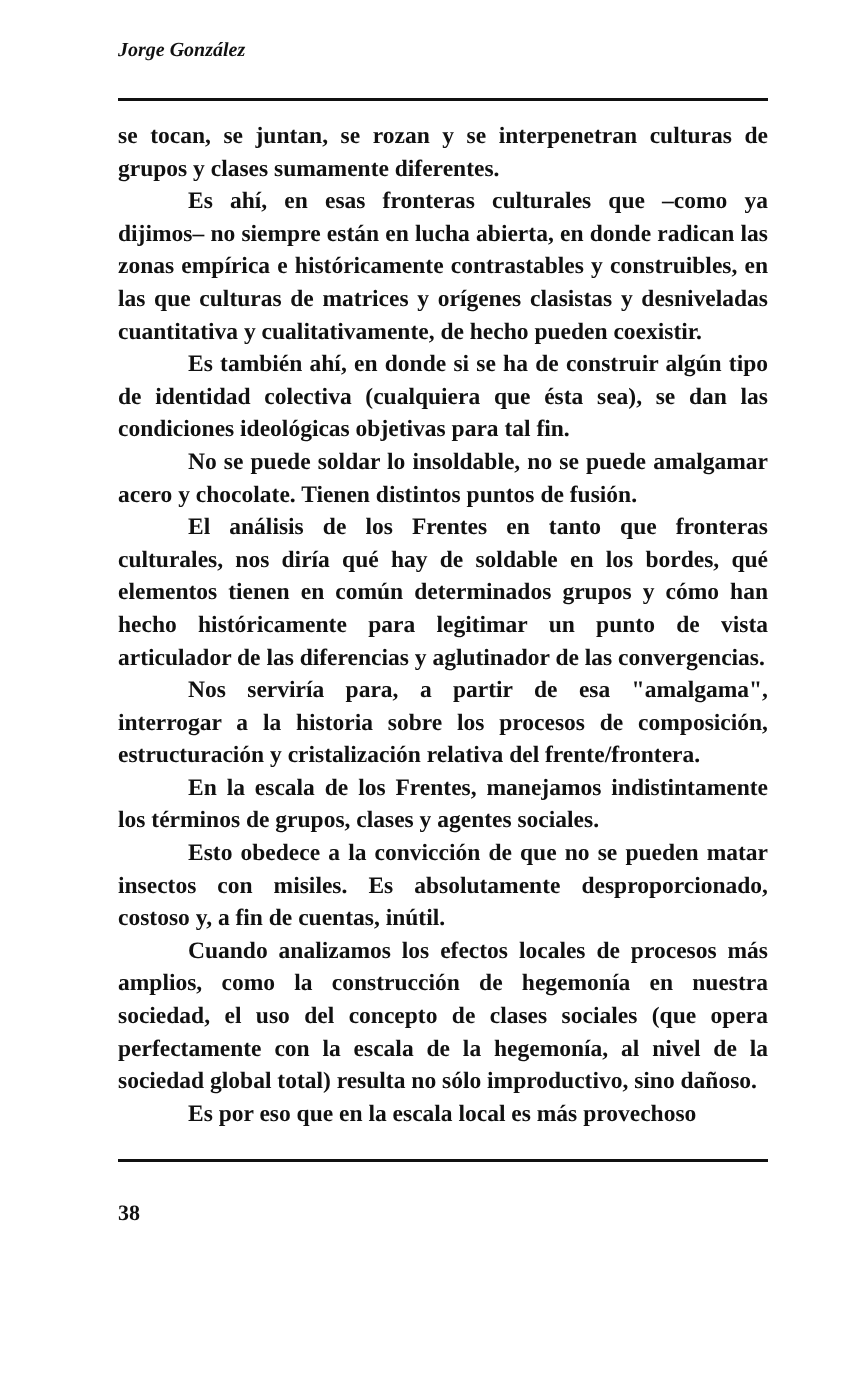Jorge González
se tocan, se juntan, se rozan y se interpenetran culturas de grupos y clases sumamente diferentes.
Es ahí, en esas fronteras culturales que –como ya dijimos– no siempre están en lucha abierta, en donde radican las zonas empírica e históricamente contrastables y construibles, en las que culturas de matrices y orígenes clasistas y desniveladas cuantitativa y cualitativamente, de hecho pueden coexistir.
Es también ahí, en donde si se ha de construir algún tipo de identidad colectiva (cualquiera que ésta sea), se dan las condiciones ideológicas objetivas para tal fin.
No se puede soldar lo insoldable, no se puede amalgamar acero y chocolate. Tienen distintos puntos de fusión.
El análisis de los Frentes en tanto que fronteras culturales, nos diría qué hay de soldable en los bordes, qué elementos tienen en común determinados grupos y cómo han hecho históricamente para legitimar un punto de vista articulador de las diferencias y aglutinador de las convergencias.
Nos serviría para, a partir de esa "amalgama", interrogar a la historia sobre los procesos de composición, estructuración y cristalización relativa del frente/frontera.
En la escala de los Frentes, manejamos indistintamente los términos de grupos, clases y agentes sociales.
Esto obedece a la convicción de que no se pueden matar insectos con misiles. Es absolutamente desproporcionado, costoso y, a fin de cuentas, inútil.
Cuando analizamos los efectos locales de procesos más amplios, como la construcción de hegemonía en nuestra sociedad, el uso del concepto de clases sociales (que opera perfectamente con la escala de la hegemonía, al nivel de la sociedad global total) resulta no sólo improductivo, sino dañoso.
Es por eso que en la escala local es más provechoso
38